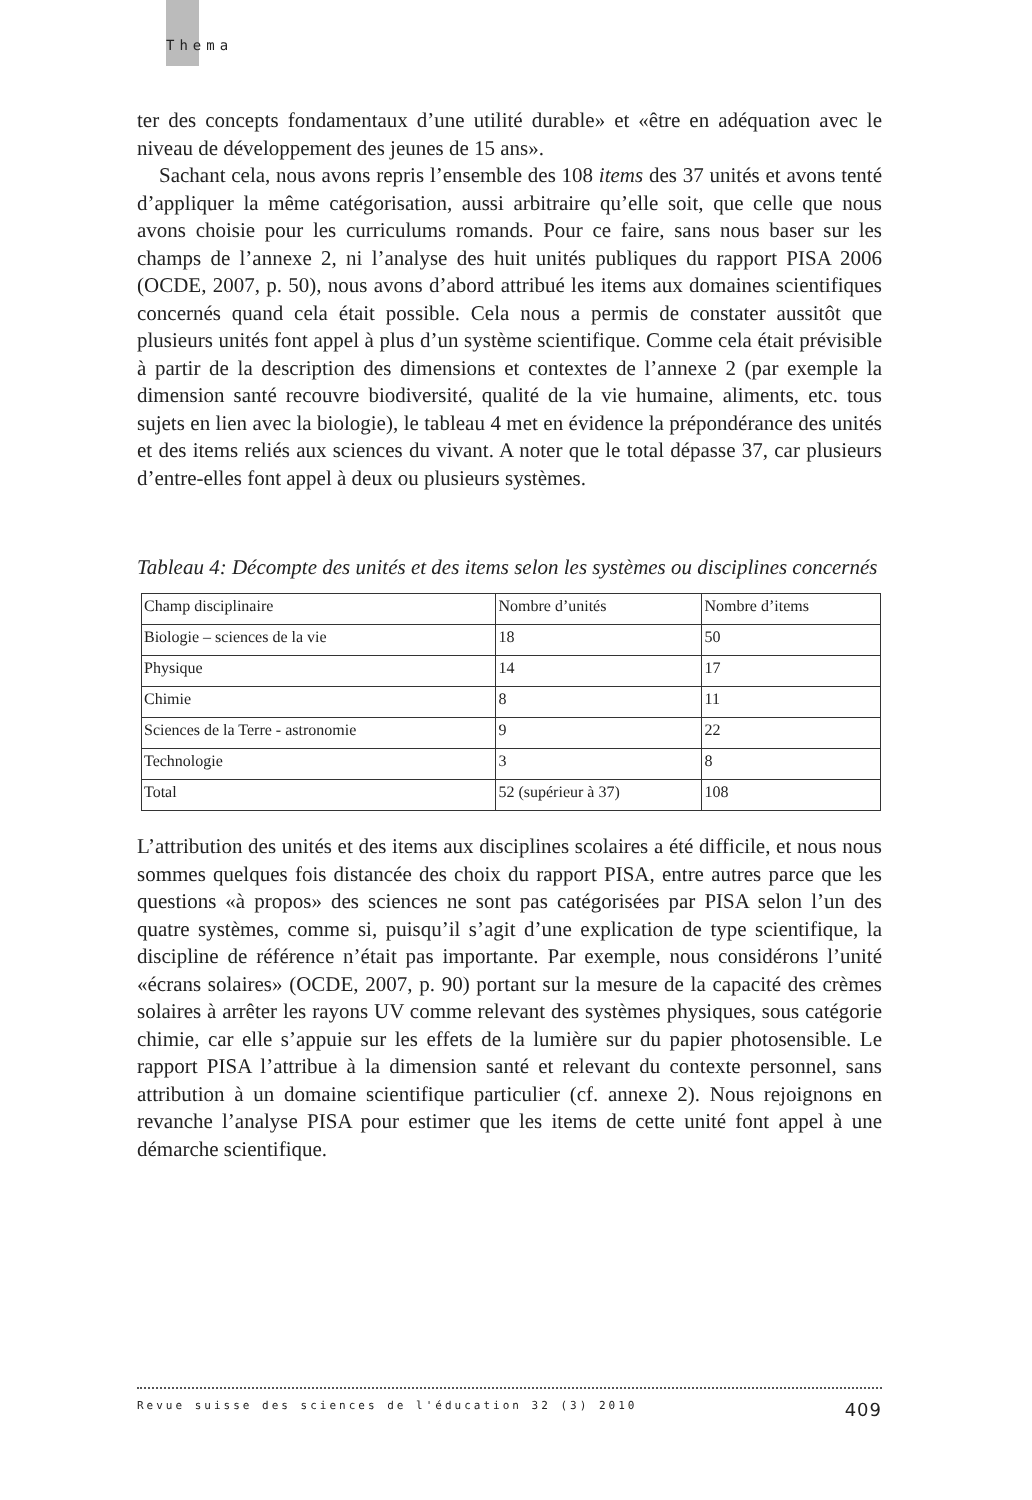Thema
ter des concepts fondamentaux d’une utilité durable» et «être en adéquation avec le niveau de développement des jeunes de 15 ans».
Sachant cela, nous avons repris l’ensemble des 108 items des 37 unités et avons tenté d’appliquer la même catégorisation, aussi arbitraire qu’elle soit, que celle que nous avons choisie pour les curriculums romands. Pour ce faire, sans nous baser sur les champs de l’annexe 2, ni l’analyse des huit unités publiques du rapport PISA 2006 (OCDE, 2007, p. 50), nous avons d’abord attribué les items aux domaines scientifiques concernés quand cela était possible. Cela nous a permis de constater aussitôt que plusieurs unités font appel à plus d’un système scientifique. Comme cela était prévisible à partir de la description des dimensions et contextes de l’annexe 2 (par exemple la dimension santé recouvre biodiversité, qualité de la vie humaine, aliments, etc. tous sujets en lien avec la biologie), le tableau 4 met en évidence la prépondérance des unités et des items reliés aux sciences du vivant. A noter que le total dépasse 37, car plusieurs d’entre-elles font appel à deux ou plusieurs systèmes.
Tableau 4: Décompte des unités et des items selon les systèmes ou disciplines concernés
| Champ disciplinaire | Nombre d’unités | Nombre d’items |
| Biologie – sciences de la vie | 18 | 50 |
| Physique | 14 | 17 |
| Chimie | 8 | 11 |
| Sciences de la Terre - astronomie | 9 | 22 |
| Technologie | 3 | 8 |
| Total | 52 (supérieur à 37) | 108 |
L’attribution des unités et des items aux disciplines scolaires a été difficile, et nous nous sommes quelques fois distancée des choix du rapport PISA, entre autres parce que les questions «à propos» des sciences ne sont pas catégorisées par PISA selon l’un des quatre systèmes, comme si, puisqu’il s’agit d’une explication de type scientifique, la discipline de référence n’était pas importante. Par exemple, nous considérons l’unité «écrans solaires» (OCDE, 2007, p. 90) portant sur la mesure de la capacité des crèmes solaires à arrêter les rayons UV comme relevant des systèmes physiques, sous catégorie chimie, car elle s’appuie sur les effets de la lumière sur du papier photosensible. Le rapport PISA l’attribue à la dimension santé et relevant du contexte personnel, sans attribution à un domaine scientifique particulier (cf. annexe 2). Nous rejoignons en revanche l’analyse PISA pour estimer que les items de cette unité font appel à une démarche scientifique.
Revue suisse des sciences de l'éducation 32 (3) 2010 409